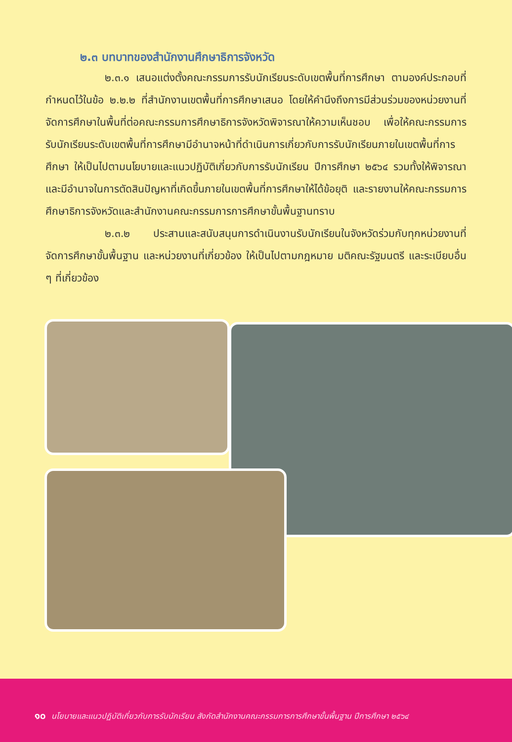๒.๓ บทบาทของสำนักงานศึกษาธิการจังหวัด
๒.๓.๑ เสนอแต่งตั้งคณะกรรมการรับนักเรียนระดับเขตพื้นที่การศึกษา ตามองค์ประกอบที่กำหนดไว้ในข้อ ๒.๒.๒ ที่สำนักงานเขตพื้นที่การศึกษาเสนอ โดยให้คำนึงถึงการมีส่วนร่วมของหน่วยงานที่จัดการศึกษาในพื้นที่ต่อคณะกรรมการศึกษาธิการจังหวัดพิจารณาให้ความเห็นชอบ เพื่อให้คณะกรรมการรับนักเรียนระดับเขตพื้นที่การศึกษามีอำนาจหน้าที่ดำเนินการเกี่ยวกับการรับนักเรียนภายในเขตพื้นที่การศึกษา ให้เป็นไปตามนโยบายและแนวปฏิบัติเกี่ยวกับการรับนักเรียน ปีการศึกษา ๒๕๖๔ รวมทั้งให้พิจารณาและมีอำนาจในการตัดสินปัญหาที่เกิดขึ้นภายในเขตพื้นที่การศึกษาให้ได้ข้อยุติ และรายงานให้คณะกรรมการศึกษาธิการจังหวัดและสำนักงานคณะกรรมการการศึกษาขั้นพื้นฐานทราบ
๒.๓.๒ ประสานและสนับสนุนการดำเนินงานรับนักเรียนในจังหวัดร่วมกับทุกหน่วยงานที่จัดการศึกษาขั้นพื้นฐาน และหน่วยงานที่เกี่ยวข้อง ให้เป็นไปตามกฎหมาย มติคณะรัฐมนตรี และระเบียบอื่น ๆ ที่เกี่ยวข้อง
๑๐ นโยบายและแนวปฏิบัติเกี่ยวกับการรับนักเรียน สังกัดสำนักงานคณะกรรมการการศึกษาขั้นพื้นฐาน ปีการศึกษา ๒๕๖๔